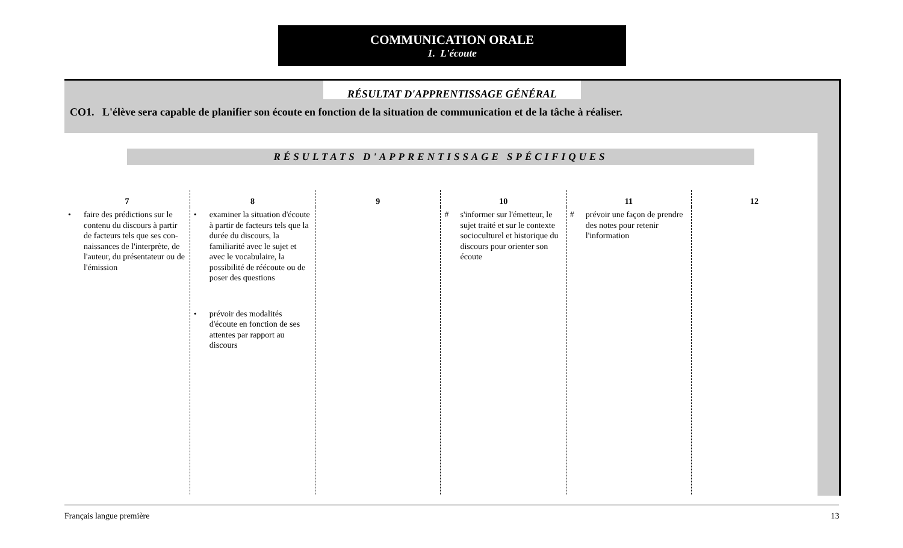COMMUNICATION ORALE
1. L'écoute
RÉSULTAT D'APPRENTISSAGE GÉNÉRAL
CO1. L'élève sera capable de planifier son écoute en fonction de la situation de communication et de la tâche à réaliser.
RÉSULTATS D'APPRENTISSAGE SPÉCIFIQUES
| 7 | 8 | 9 | 10 | 11 | 12 |
| --- | --- | --- | --- | --- | --- |
| • faire des prédictions sur le contenu du discours à partir de facteurs tels que ses con-naissances de l'interprète, de l'auteur, du présentateur ou de l'émission | • examiner la situation d'écoute à partir de facteurs tels que la durée du discours, la familiarité avec le sujet et avec le vocabulaire, la possibilité de réécoute ou de poser des questions • prévoir des modalités d'écoute en fonction de ses attentes par rapport au discours | | # s'informer sur l'émetteur, le sujet traité et sur le contexte socioculturel et historique du discours pour orienter son écoute | # prévoir une façon de prendre des notes pour retenir l'information | |
Français langue première 13